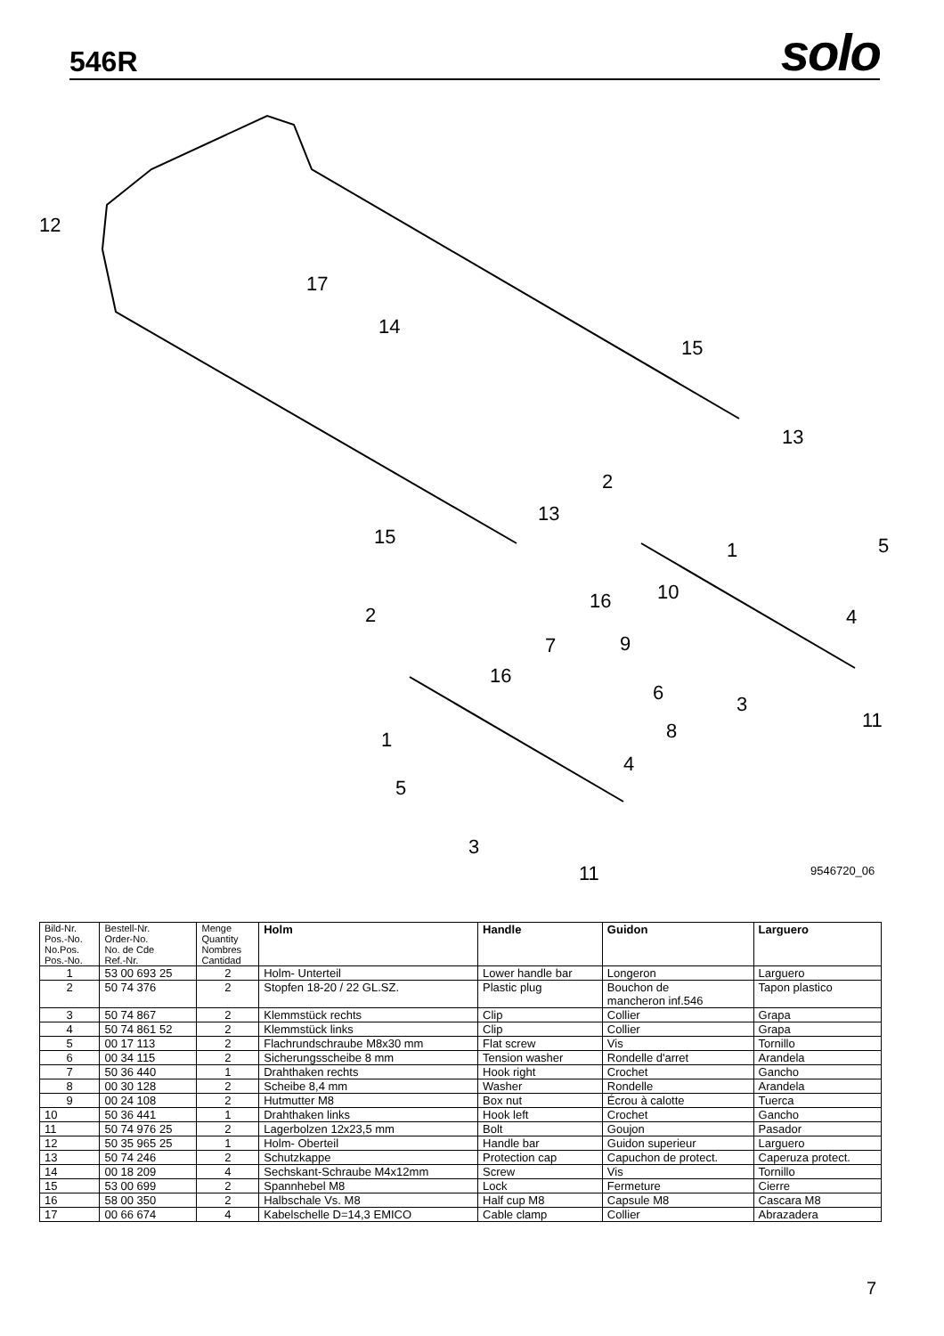546R
solo
12
17
14
15
13
2
13
15
1
5
16
10
2
4
7
9
16
6
3
11
8
1
4
5
3
11
9546720_06
| Bild-Nr. Pos.-No. No.Pos. Pos.-No. | Bestell-Nr. Order-No. No. de Cde Ref.-Nr. | Menge Quantity Nombres Cantidad | Holm | Handle | Guidon | Larguero |
| --- | --- | --- | --- | --- | --- | --- |
| 1 | 53 00 693 25 | 2 | Holm- Unterteil | Lower handle bar | Longeron | Larguero |
| 2 | 50 74 376 | 2 | Stopfen 18-20 / 22 GL.SZ. | Plastic plug | Bouchon de mancheron inf.546 | Tapon plastico |
| 3 | 50 74 867 | 2 | Klemmstück rechts | Clip | Collier | Grapa |
| 4 | 50 74 861 52 | 2 | Klemmstück links | Clip | Collier | Grapa |
| 5 | 00 17 113 | 2 | Flachrundschraube M8x30 mm | Flat screw | Vis | Tornillo |
| 6 | 00 34 115 | 2 | Sicherungsscheibe 8 mm | Tension washer | Rondelle d'arret | Arandela |
| 7 | 50 36 440 | 1 | Drahthaken rechts | Hook right | Crochet | Gancho |
| 8 | 00 30 128 | 2 | Scheibe 8,4 mm | Washer | Rondelle | Arandela |
| 9 | 00 24 108 | 2 | Hutmutter M8 | Box nut | Écrou à calotte | Tuerca |
| 10 | 50 36 441 | 1 | Drahthaken links | Hook left | Crochet | Gancho |
| 11 | 50 74 976 25 | 2 | Lagerbolzen 12x23,5 mm | Bolt | Goujon | Pasador |
| 12 | 50 35 965 25 | 1 | Holm- Oberteil | Handle bar | Guidon superieur | Larguero |
| 13 | 50 74 246 | 2 | Schutzkappe | Protection cap | Capuchon de protect. | Caperuza protect. |
| 14 | 00 18 209 | 4 | Sechskant-Schraube M4x12mm | Screw | Vis | Tornillo |
| 15 | 53 00 699 | 2 | Spannhebel M8 | Lock | Fermeture | Cierre |
| 16 | 58 00 350 | 2 | Halbschale Vs. M8 | Half cup M8 | Capsule M8 | Cascara M8 |
| 17 | 00 66 674 | 4 | Kabelschelle D=14,3 EMICO | Cable clamp | Collier | Abrazadera |
7